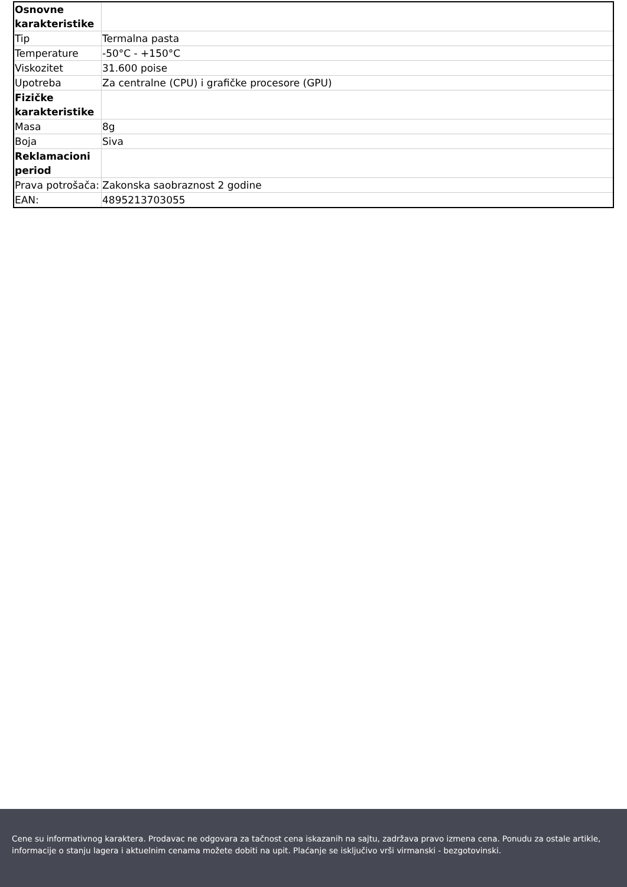| Osnovne karakteristike | |
| Tip | Termalna pasta |
| Temperature | -50°C - +150°C |
| Viskozitet | 31.600 poise |
| Upotreba | Za centralne (CPU) i grafičke procesore (GPU) |
| Fizičke karakteristike | |
| Masa | 8g |
| Boja | Siva |
| Reklamacioni period | |
| Prava potrošača: | Zakonska saobraznost 2 godine |
| EAN: | 4895213703055 |
Cene su informativnog karaktera. Prodavac ne odgovara za tačnost cena iskazanih na sajtu, zadržava pravo izmena cena. Ponudu za ostale artikle, informacije o stanju lagera i aktuelnim cenama možete dobiti na upit. Plaćanje se isključivo vrši virmanski - bezgotovinski.